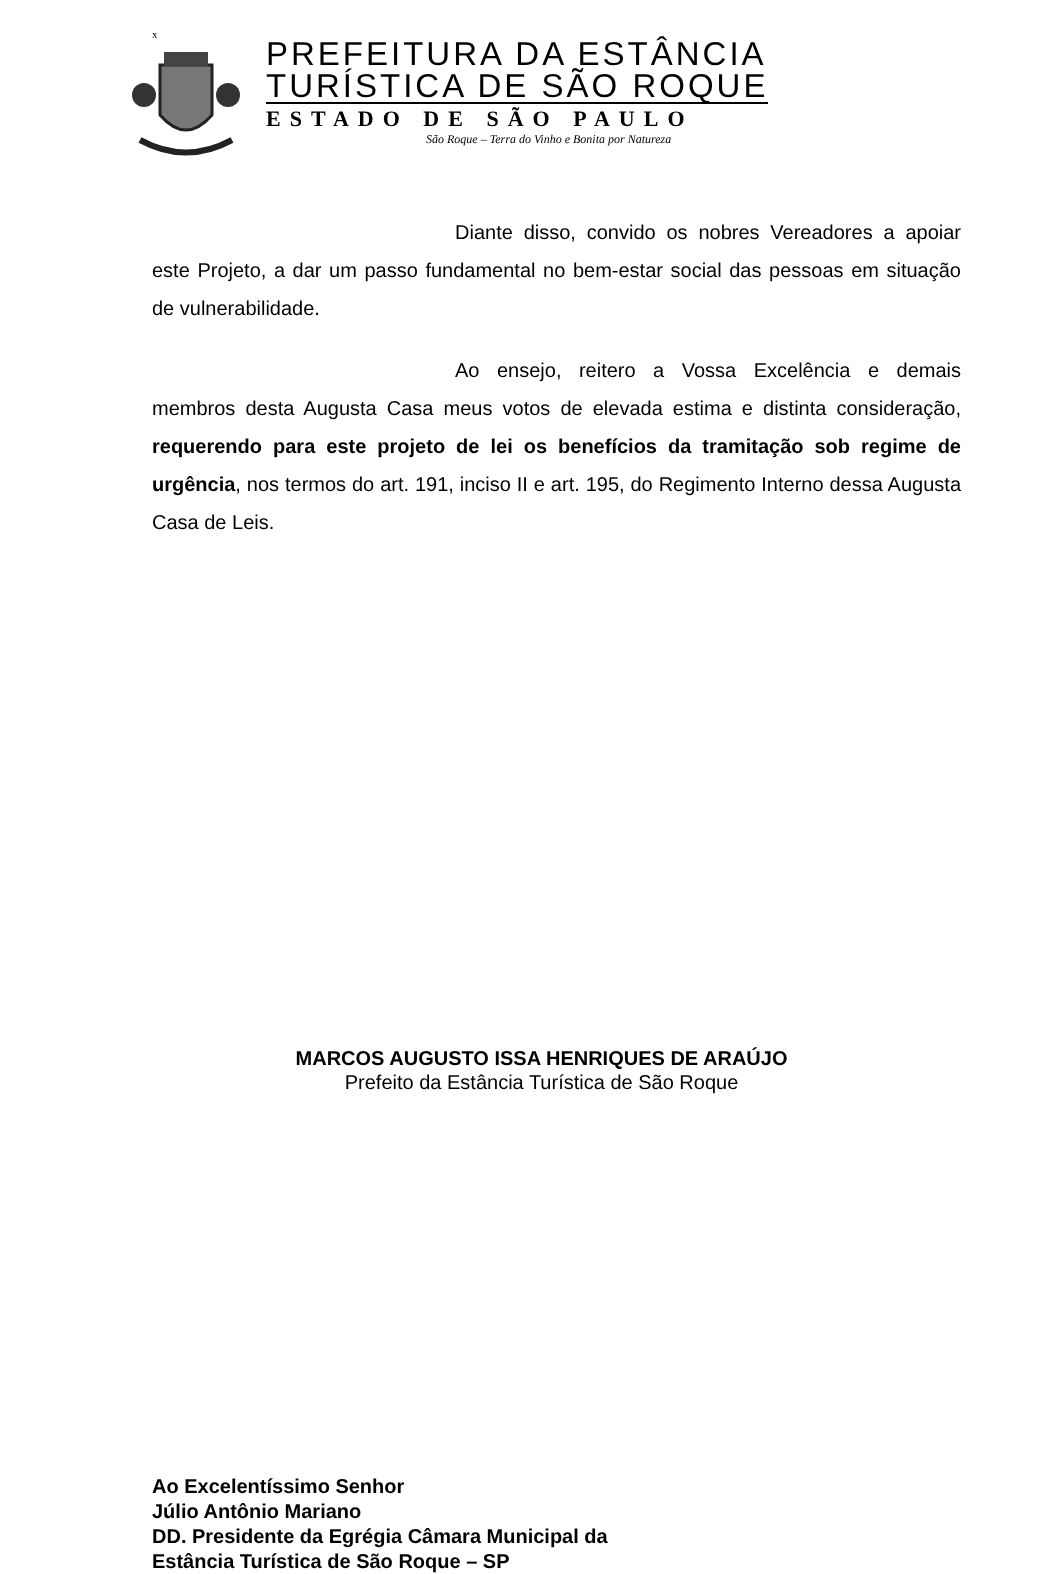x
PREFEITURA DA ESTÂNCIA
TURÍSTICA DE SÃO ROQUE
ESTADO DE SÃO PAULO
São Roque – Terra do Vinho e Bonita por Natureza
Diante disso, convido os nobres Vereadores a apoiar este Projeto, a dar um passo fundamental no bem-estar social das pessoas em situação de vulnerabilidade.
Ao ensejo, reitero a Vossa Excelência e demais membros desta Augusta Casa meus votos de elevada estima e distinta consideração, requerendo para este projeto de lei os benefícios da tramitação sob regime de urgência, nos termos do art. 191, inciso II e art. 195, do Regimento Interno dessa Augusta Casa de Leis.
MARCOS AUGUSTO ISSA HENRIQUES DE ARAÚJO
Prefeito da Estância Turística de São Roque
Ao Excelentíssimo Senhor
Júlio Antônio Mariano
DD. Presidente da Egrégia Câmara Municipal da
Estância Turística de São Roque – SP